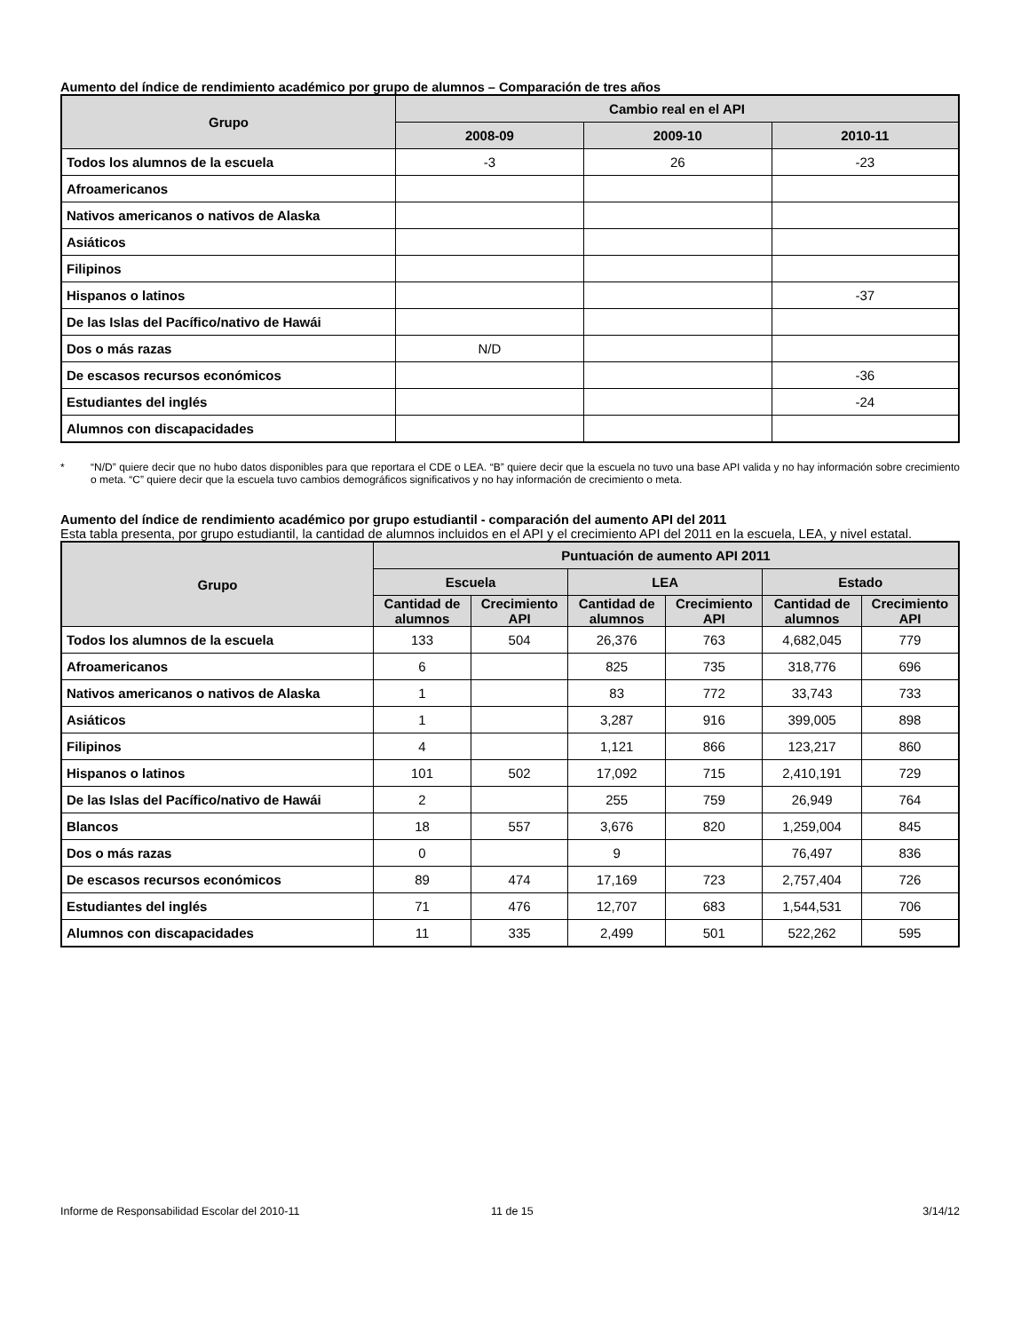Aumento del índice de rendimiento académico por grupo de alumnos – Comparación de tres años
| Grupo | Cambio real en el API | | |
| --- | --- | --- | --- |
| | 2008-09 | 2009-10 | 2010-11 |
| Todos los alumnos de la escuela | -3 | 26 | -23 |
| Afroamericanos | | | |
| Nativos americanos o nativos de Alaska | | | |
| Asiáticos | | | |
| Filipinos | | | |
| Hispanos o latinos | | | -37 |
| De las Islas del Pacífico/nativo de Hawái | | | |
| Dos o más razas | N/D | | |
| De escasos recursos económicos | | | -36 |
| Estudiantes del inglés | | | -24 |
| Alumnos con discapacidades | | | |
* “N/D” quiere decir que no hubo datos disponibles para que reportara el CDE o LEA. “B” quiere decir que la escuela no tuvo una base API valida y no hay información sobre crecimiento o meta. “C” quiere decir que la escuela tuvo cambios demográficos significativos y no hay información de crecimiento o meta.
Aumento del índice de rendimiento académico por grupo estudiantil - comparación del aumento API del 2011
Esta tabla presenta, por grupo estudiantil, la cantidad de alumnos incluidos en el API y el crecimiento API del 2011 en la escuela, LEA, y nivel estatal.
| Grupo | Puntuación de aumento API 2011 | | | | | |
| --- | --- | --- | --- | --- | --- | --- |
| | Escuela | | LEA | | Estado | |
| | Cantidad de alumnos | Crecimiento API | Cantidad de alumnos | Crecimiento API | Cantidad de alumnos | Crecimiento API |
| Todos los alumnos de la escuela | 133 | 504 | 26,376 | 763 | 4,682,045 | 779 |
| Afroamericanos | 6 | | 825 | 735 | 318,776 | 696 |
| Nativos americanos o nativos de Alaska | 1 | | 83 | 772 | 33,743 | 733 |
| Asiáticos | 1 | | 3,287 | 916 | 399,005 | 898 |
| Filipinos | 4 | | 1,121 | 866 | 123,217 | 860 |
| Hispanos o latinos | 101 | 502 | 17,092 | 715 | 2,410,191 | 729 |
| De las Islas del Pacífico/nativo de Hawái | 2 | | 255 | 759 | 26,949 | 764 |
| Blancos | 18 | 557 | 3,676 | 820 | 1,259,004 | 845 |
| Dos o más razas | 0 | | 9 | | 76,497 | 836 |
| De escasos recursos económicos | 89 | 474 | 17,169 | 723 | 2,757,404 | 726 |
| Estudiantes del inglés | 71 | 476 | 12,707 | 683 | 1,544,531 | 706 |
| Alumnos con discapacidades | 11 | 335 | 2,499 | 501 | 522,262 | 595 |
Informe de Responsabilidad Escolar del 2010-11 11 de 15 3/14/12